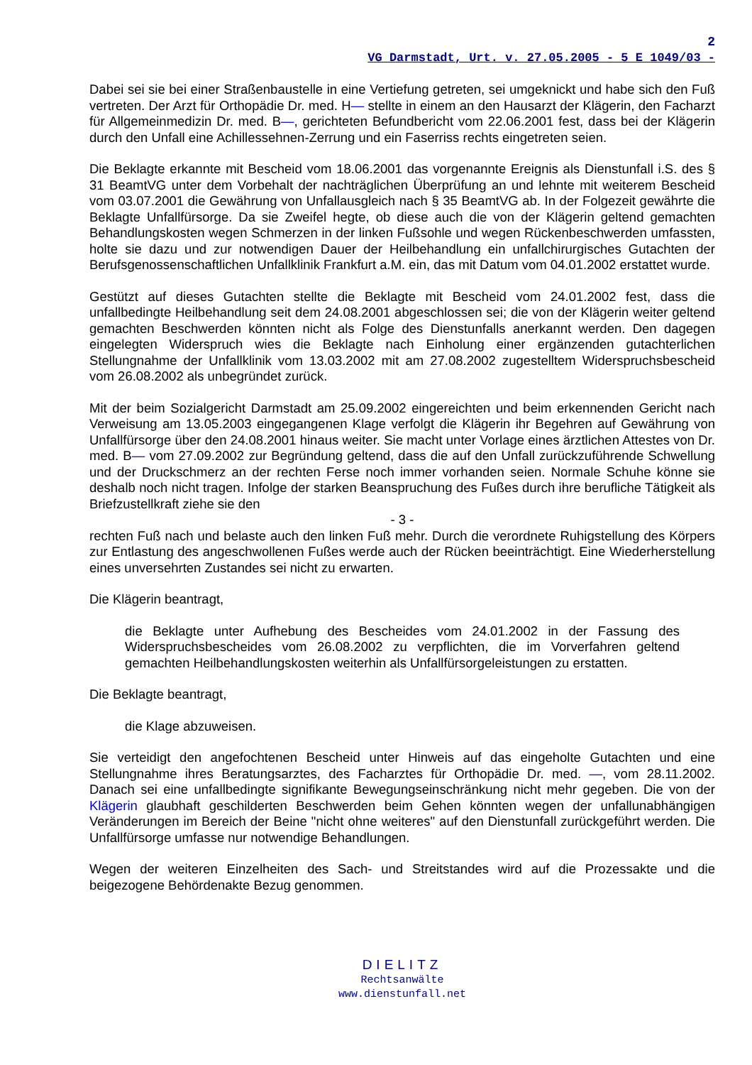2
VG Darmstadt, Urt. v. 27.05.2005 - 5 E 1049/03 -
Dabei sei sie bei einer Straßenbaustelle in eine Vertiefung getreten, sei umgeknickt und habe sich den Fuß vertreten. Der Arzt für Orthopädie Dr. med. H— stellte in einem an den Hausarzt der Klägerin, den Facharzt für Allgemeinmedizin Dr. med. B—, gerichteten Befundbericht vom 22.06.2001 fest, dass bei der Klägerin durch den Unfall eine Achillessehnen-Zerrung und ein Faserriss rechts eingetreten seien.
Die Beklagte erkannte mit Bescheid vom 18.06.2001 das vorgenannte Ereignis als Dienstunfall i.S. des § 31 BeamtVG unter dem Vorbehalt der nachträglichen Überprüfung an und lehnte mit weiterem Bescheid vom 03.07.2001 die Gewährung von Unfallausgleich nach § 35 BeamtVG ab. In der Folgezeit gewährte die Beklagte Unfallfürsorge. Da sie Zweifel hegte, ob diese auch die von der Klägerin geltend gemachten Behandlungskosten wegen Schmerzen in der linken Fußsohle und wegen Rückenbeschwerden umfassten, holte sie dazu und zur notwendigen Dauer der Heilbehandlung ein unfallchirurgisches Gutachten der Berufsgenossenschaftlichen Unfallklinik Frankfurt a.M. ein, das mit Datum vom 04.01.2002 erstattet wurde.
Gestützt auf dieses Gutachten stellte die Beklagte mit Bescheid vom 24.01.2002 fest, dass die unfallbedingte Heilbehandlung seit dem 24.08.2001 abgeschlossen sei; die von der Klägerin weiter geltend gemachten Beschwerden könnten nicht als Folge des Dienstunfalls anerkannt werden. Den dagegen eingelegten Widerspruch wies die Beklagte nach Einholung einer ergänzenden gutachterlichen Stellungnahme der Unfallklinik vom 13.03.2002 mit am 27.08.2002 zugestelltem Widerspruchsbescheid vom 26.08.2002 als unbegründet zurück.
Mit der beim Sozialgericht Darmstadt am 25.09.2002 eingereichten und beim erkennenden Gericht nach Verweisung am 13.05.2003 eingegangenen Klage verfolgt die Klägerin ihr Begehren auf Gewährung von Unfallfürsorge über den 24.08.2001 hinaus weiter. Sie macht unter Vorlage eines ärztlichen Attestes von Dr. med. B— vom 27.09.2002 zur Begründung geltend, dass die auf den Unfall zurückzuführende Schwellung und der Druckschmerz an der rechten Ferse noch immer vorhanden seien. Normale Schuhe könne sie deshalb noch nicht tragen. Infolge der starken Beanspruchung des Fußes durch ihre berufliche Tätigkeit als Briefzustellkraft ziehe sie den
- 3 -
rechten Fuß nach und belaste auch den linken Fuß mehr. Durch die verordnete Ruhigstellung des Körpers zur Entlastung des angeschwollenen Fußes werde auch der Rücken beeinträchtigt. Eine Wiederherstellung eines unversehrten Zustandes sei nicht zu erwarten.
Die Klägerin beantragt,
die Beklagte unter Aufhebung des Bescheides vom 24.01.2002 in der Fassung des Widerspruchsbescheides vom 26.08.2002 zu verpflichten, die im Vorverfahren geltend gemachten Heilbehandlungskosten weiterhin als Unfallfürsorgeleistungen zu erstatten.
Die Beklagte beantragt,
die Klage abzuweisen.
Sie verteidigt den angefochtenen Bescheid unter Hinweis auf das eingeholte Gutachten und eine Stellungnahme ihres Beratungsarztes, des Facharztes für Orthopädie Dr. med. —, vom 28.11.2002. Danach sei eine unfallbedingte signifikante Bewegungseinschränkung nicht mehr gegeben. Die von der Klägerin glaubhaft geschilderten Beschwerden beim Gehen könnten wegen der unfallunabhängigen Veränderungen im Bereich der Beine "nicht ohne weiteres" auf den Dienstunfall zurückgeführt werden. Die Unfallfürsorge umfasse nur notwendige Behandlungen.
Wegen der weiteren Einzelheiten des Sach- und Streitstandes wird auf die Prozessakte und die beigezogene Behördenakte Bezug genommen.
DIELITZ
Rechtsanwälte
www.dienstunfall.net